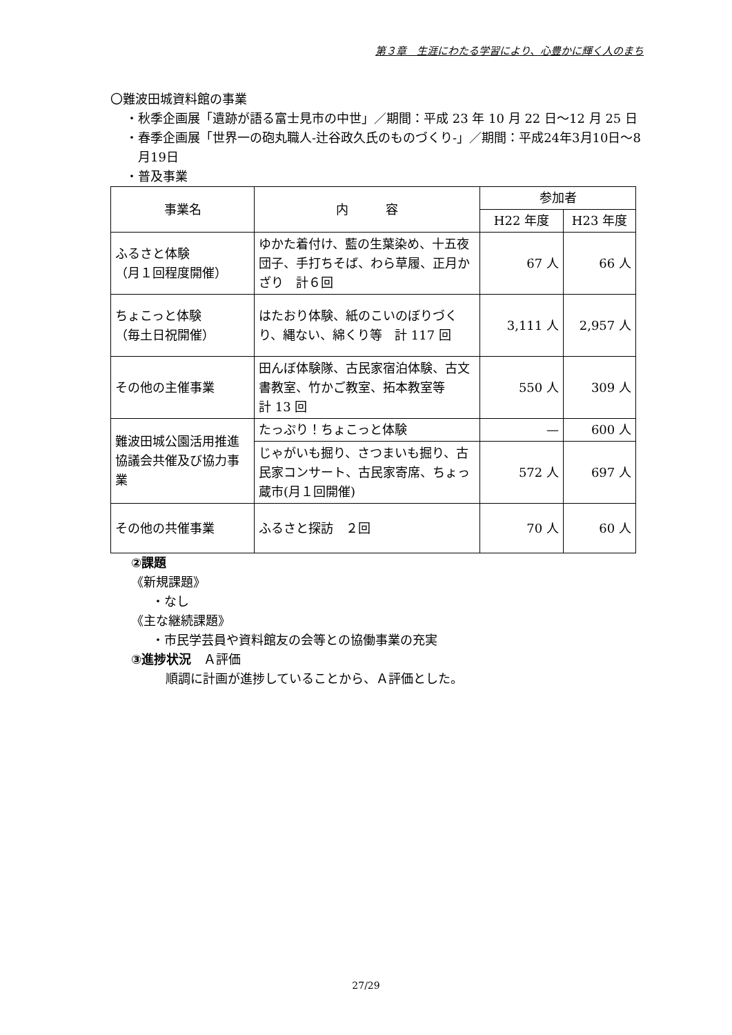第３章　生涯にわたる学習により、心豊かに輝く人のまち
〇難波田城資料館の事業
・秋季企画展「遺跡が語る富士見市の中世」／期間：平成 23 年 10 月 22 日～12 月 25 日
・春季企画展「世界一の砲丸職人-辻谷政久氏のものづくり-」／期間：平成24年3月10日～8月19日
・普及事業
| 事業名 | 内 容 | 参加者 | |
| --- | --- | --- | --- |
| | | H22 年度 | H23 年度 |
| ふるさと体験 （月１回程度開催） | ゆかた着付け、藍の生葉染め、十五夜団子、手打ちそば、わら草履、正月かざり 計６回 | 67 人 | 66 人 |
| ちょこっと体験 （毎土日祝開催） | はたおり体験、紙のこいのぼりづくり、縄ない、綿くり等 計 117 回 | 3,111 人 | 2,957 人 |
| その他の主催事業 | 田んぼ体験隊、古民家宿泊体験、古文書教室、竹かご教室、拓本教室等 計 13 回 | 550 人 | 309 人 |
| 難波田城公園活用推進協議会共催及び協力事業 | たっぷり！ちょこっと体験 | — | 600 人 |
| | じゃがいも掘り、さつまいも掘り、古民家コンサート、古民家寄席、ちょっ蔵市(月１回開催) | 572 人 | 697 人 |
| その他の共催事業 | ふるさと探訪 ２回 | 70 人 | 60 人 |
②課題
《新規課題》
・なし
《主な継続課題》
・市民学芸員や資料館友の会等との協働事業の充実
③進捗状況　Ａ評価
順調に計画が進捗していることから、Ａ評価とした。
27/29